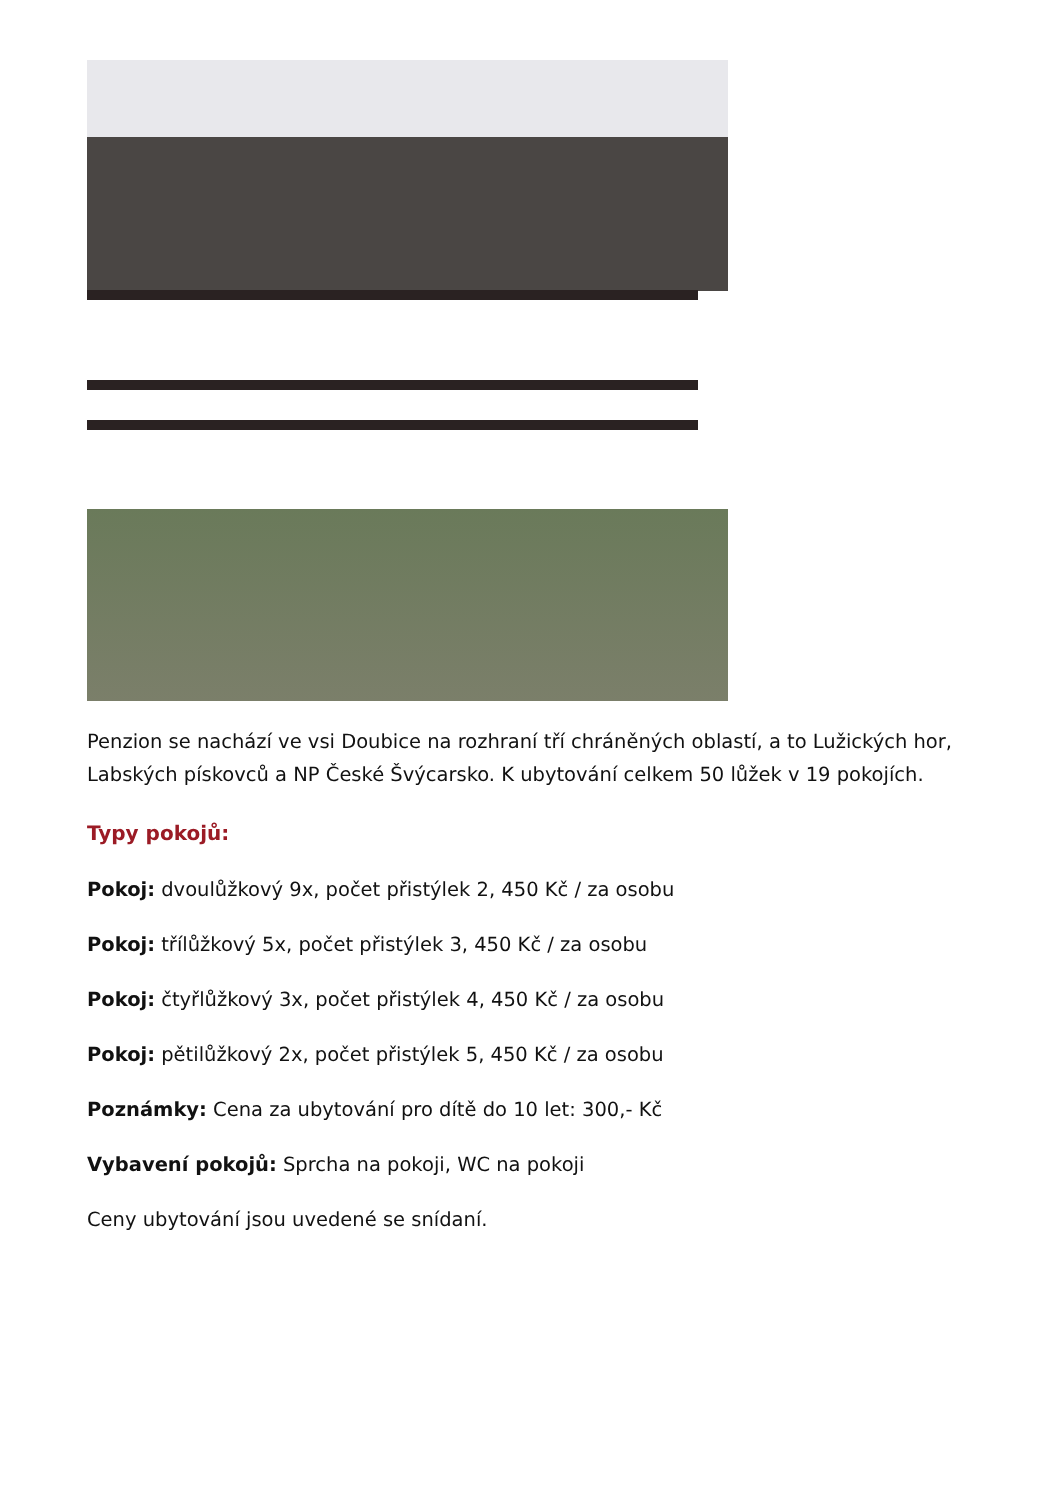Penzion se nachází ve vsi Doubice na rozhraní tří chráněných oblastí, a to Lužických hor, Labských pískovců a NP České Švýcarsko. K ubytování celkem 50 lůžek v 19 pokojích.
Typy pokojů:
Pokoj: dvoulůžkový 9x, počet přistýlek 2, 450 Kč / za osobu
Pokoj: třílůžkový 5x, počet přistýlek 3, 450 Kč / za osobu
Pokoj: čtyřlůžkový 3x, počet přistýlek 4, 450 Kč / za osobu
Pokoj: pětilůžkový 2x, počet přistýlek 5, 450 Kč / za osobu
Poznámky: Cena za ubytování pro dítě do 10 let: 300,- Kč
Vybavení pokojů: Sprcha na pokoji, WC na pokoji
Ceny ubytování jsou uvedené se snídaní.